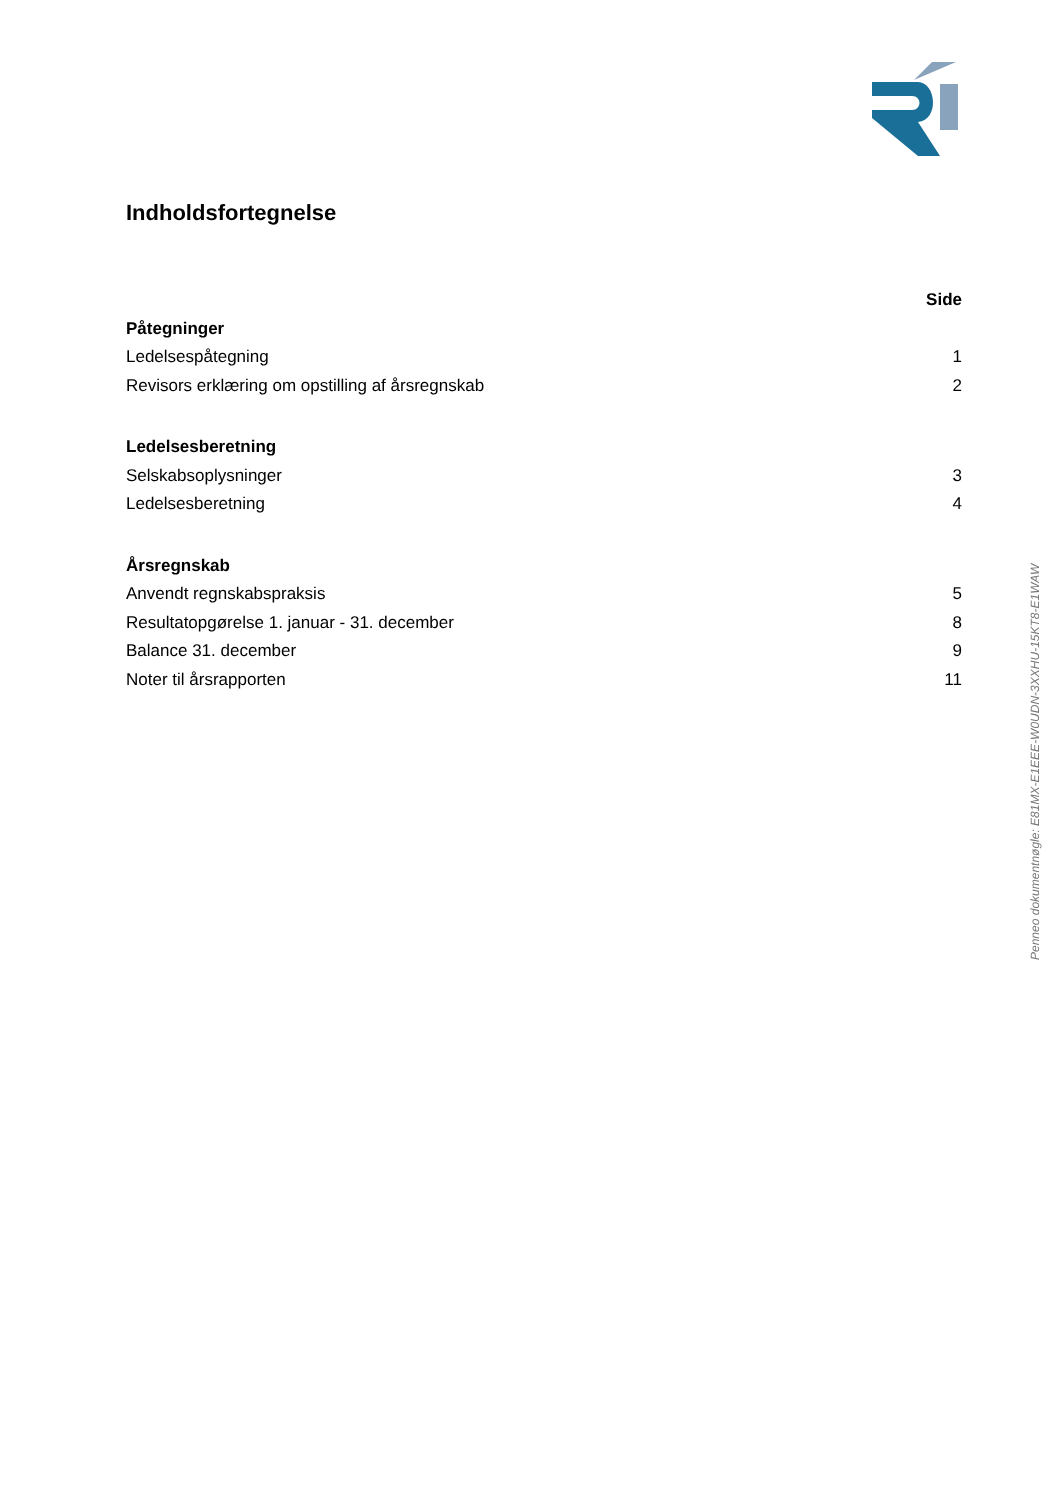Indholdsfortegnelse
Side
Påtegninger
Ledelsespåtegning 1
Revisors erklæring om opstilling af årsregnskab 2
Ledelsesberetning
Selskabsoplysninger 3
Ledelsesberetning 4
Årsregnskab
Anvendt regnskabspraksis 5
Resultatopgørelse 1. januar - 31. december 8
Balance 31. december 9
Noter til årsrapporten 11
Penneo dokumentnøgle: E81MX-E1EEE-W0UDN-3XXHU-15KT8-E1WAW